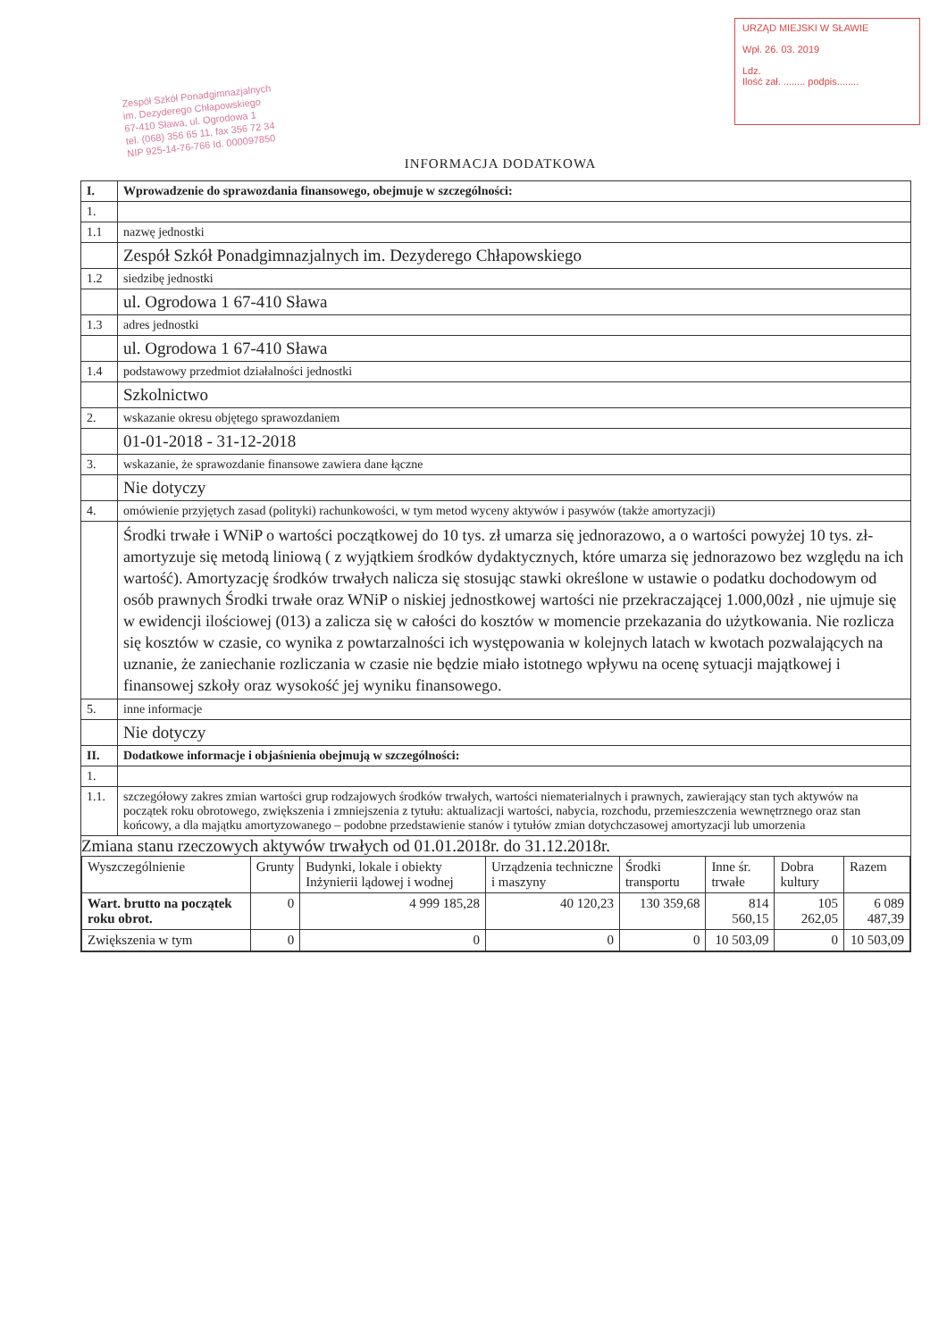Zespół Szkół Ponadgimnazjalnych
im. Dezyderego Chłapowskiego
67-410 Sława, ul. Ogrodowa 1
tel. (068) 356 65 11, fax 356 72 34
NIP 925-14-76-766 Id. 000097850
URZĄD MIEJSKI W SŁAWIE
Wpł. 26. 03. 2019
Ldz.
Ilość zał. ........ podpis........
INFORMACJA DODATKOWA
| I. | Wprowadzenie do sprawozdania finansowego, obejmuje w szczególności: |
| 1. | |
| 1.1 | nazwę jednostki |
| | Zespół Szkół Ponadgimnazjalnych im. Dezyderego Chłapowskiego |
| 1.2 | siedzibę jednostki |
| | ul. Ogrodowa 1 67-410 Sława |
| 1.3 | adres jednostki |
| | ul. Ogrodowa 1 67-410 Sława |
| 1.4 | podstawowy przedmiot działalności jednostki |
| | Szkolnictwo |
| 2. | wskazanie okresu objętego sprawozdaniem |
| | 01-01-2018 - 31-12-2018 |
| 3. | wskazanie, że sprawozdanie finansowe zawiera dane łączne |
| | Nie dotyczy |
| 4. | omówienie przyjętych zasad (polityki) rachunkowości, w tym metod wyceny aktywów i pasywów (także amortyzacji) |
| | Środki trwałe i WNiP o wartości początkowej do 10 tys. zł umarza się jednorazowo, a o wartości powyżej 10 tys. zł- amortyzuje się metodą liniową ( z wyjątkiem środków dydaktycznych, które umarza się jednorazowo bez względu na ich wartość). Amortyzację środków trwałych nalicza się stosując stawki określone w ustawie o podatku dochodowym od osób prawnych Środki trwałe oraz WNiP o niskiej jednostkowej wartości nie przekraczającej 1.000,00zł , nie ujmuje się w ewidencji ilościowej (013) a zalicza się w całości do kosztów w momencie przekazania do użytkowania. Nie rozlicza się kosztów w czasie, co wynika z powtarzalności ich występowania w kolejnych latach w kwotach pozwalających na uznanie, że zaniechanie rozliczania w czasie nie będzie miało istotnego wpływu na ocenę sytuacji majątkowej i finansowej szkoły oraz wysokość jej wyniku finansowego. |
| 5. | inne informacje |
| | Nie dotyczy |
| II. | Dodatkowe informacje i objaśnienia obejmują w szczególności: |
| 1. | |
| 1.1. | szczegółowy zakres zmian wartości grup rodzajowych środków trwałych, wartości niematerialnych i prawnych, zawierający stan tych aktywów na początek roku obrotowego, zwiększenia i zmniejszenia z tytułu: aktualizacji wartości, nabycia, rozchodu, przemieszczenia wewnętrznego oraz stan końcowy, a dla majątku amortyzowanego – podobne przedstawienie stanów i tytułów zmian dotychczasowej amortyzacji lub umorzenia |
| Zmiana stanu rzeczowych aktywów trwałych od 01.01.2018r. do 31.12.2018r. / Wyszczególnienie / Grunty / Budynki, lokale i obiekty Inżynierii lądowej i wodnej / Urządzenia techniczne i maszyny / Środki transportu / Inne śr. trwałe / Dobra kultury / Razem / / --- / --- / --- / --- / --- / --- / --- / --- / / Wart. brutto na początek roku obrot. / 0 / 4 999 185,28 / 40 120,23 / 130 359,68 / 814 560,15 / 105 262,05 / 6 089 487,39 / / Zwiększenia w tym / 0 / 0 / 0 / 0 / 10 503,09 / 0 / 10 503,09 / | |